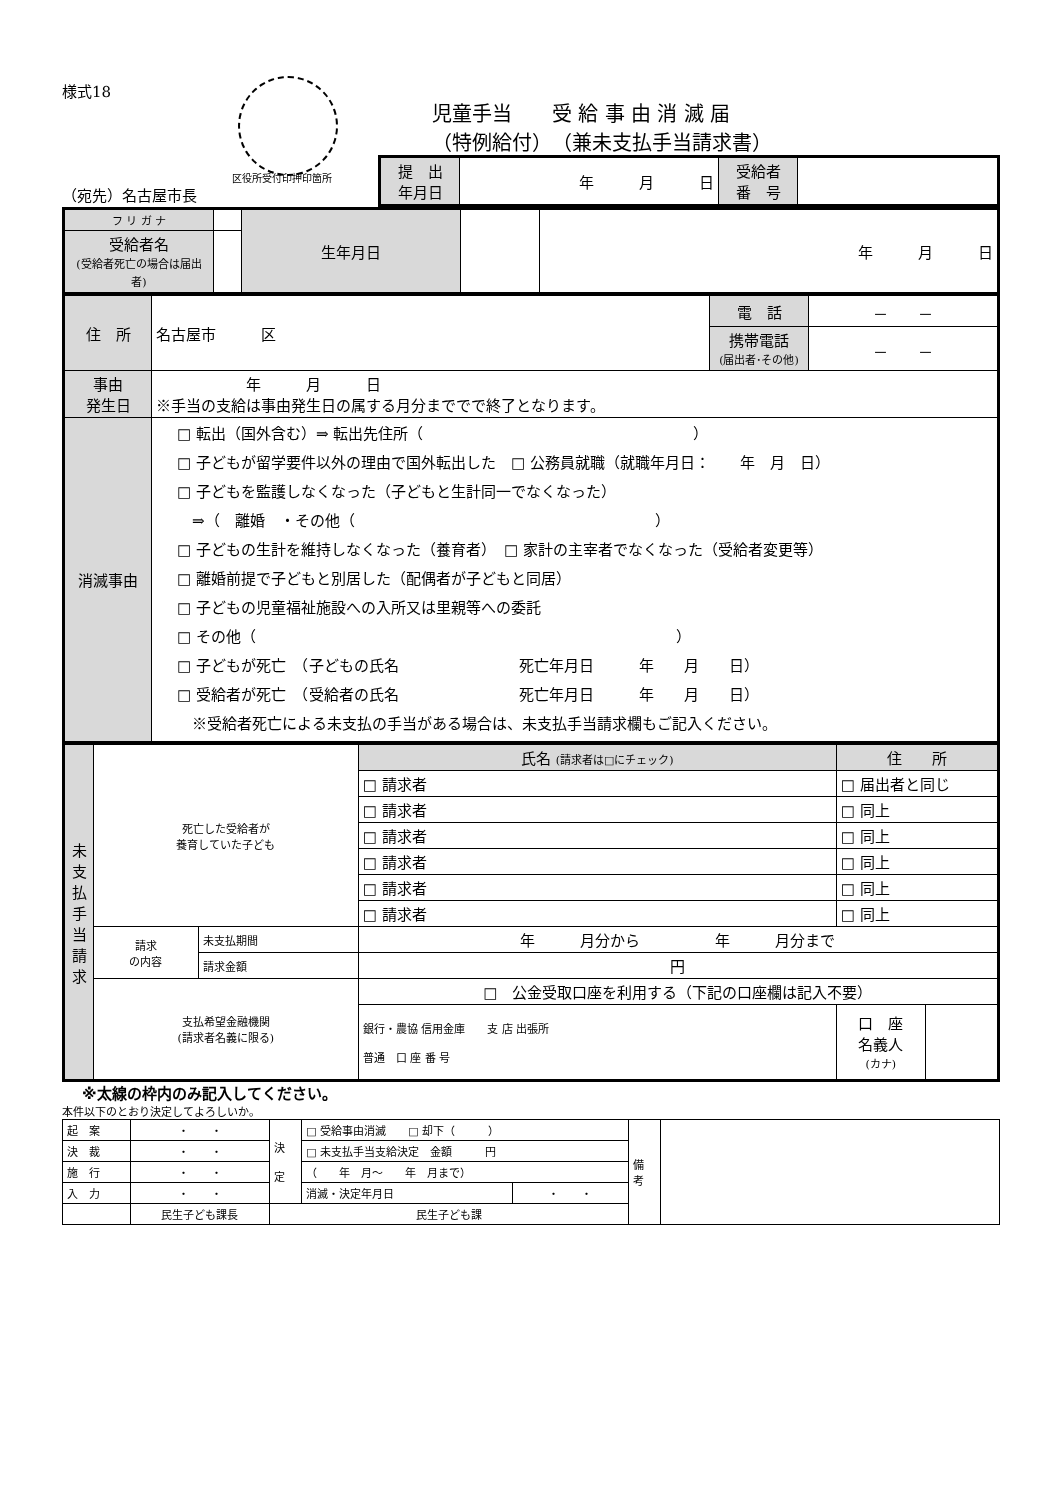様式18
区役所受付印押印箇所
児童手当　　受 給 事 由 消 滅 届
（特例給付）　（兼未支払手当請求書）
（宛先）名古屋市長
| 提 出 年月日 | 年 月 日 | 受給者 番 号 | |
| フ リ ガ ナ | | 生年月日 | | 年 月 日 |
| 受給者名 (受給者死亡の場合は届出者) | | | | |
| 住 所 | 名古屋市 区 | 電 話 | － － |
| | | 携帯電話 (届出者･その他) | － － |
| 事由 発生日 | 年 月 日 ※手当の支給は事由発生日の属する月分まででで終了となります。 | | |
| 消滅事由 | □ 転出（国外含む）⇒ 転出先住所（ ） □ 子どもが留学要件以外の理由で国外転出した □ 公務員就職（就職年月日： 年 月 日） □ 子どもを監護しなくなった（子どもと生計同一でなくなった） ⇒（ 離婚 ・その他（ ） □ 子どもの生計を維持しなくなった（養育者） □ 家計の主宰者でなくなった（受給者変更等） □ 離婚前提で子どもと別居した（配偶者が子どもと同居） □ 子どもの児童福祉施設への入所又は里親等への委託 □ その他（ ） □ 子どもが死亡 （子どもの氏名 死亡年月日 年 月 日） □ 受給者が死亡 （受給者の氏名 死亡年月日 年 月 日） ※受給者死亡による未支払の手当がある場合は、未支払手当請求欄もご記入ください。 | | |
| 未 支 払 手 当 請 求 | 死亡した受給者が 養育していた子ども | | 氏名 (請求者は□にチェック) | 住 所 | |
| | | | □ 請求者 | □ 届出者と同じ | |
| | | | □ 請求者 | □ 同上 | |
| | | | □ 請求者 | □ 同上 | |
| | | | □ 請求者 | □ 同上 | |
| | | | □ 請求者 | □ 同上 | |
| | | | □ 請求者 | □ 同上 | |
| | 請求 の内容 | 未支払期間 | 年 月分から 年 月分まで | | |
| | | 請求金額 | 円 | | |
| | 支払希望金融機関 (請求者名義に限る) | | □ 公金受取口座を利用する（下記の口座欄は記入不要） | | |
| | | | 銀行・農協 信用金庫 支 店 出張所 普通 口 座 番 号 | 口 座 名義人 (カナ) | |
※太線の枠内のみ記入してください。
本件以下のとおり決定してよろしいか。
| 起 案 | ・ ・ | 決 定 | □ 受給事由消滅 □ 却下（ ） | | 備 考 | |
| 決 裁 | ・ ・ | | □ 未支払手当支給決定 金額 円 | | | |
| 施 行 | ・ ・ | | （ 年 月～ 年 月まで） | | | |
| 入 力 | ・ ・ | | 消滅・決定年月日 | ・ ・ | | |
| | 民生子ども課長 | 民生子ども課 | | | | |